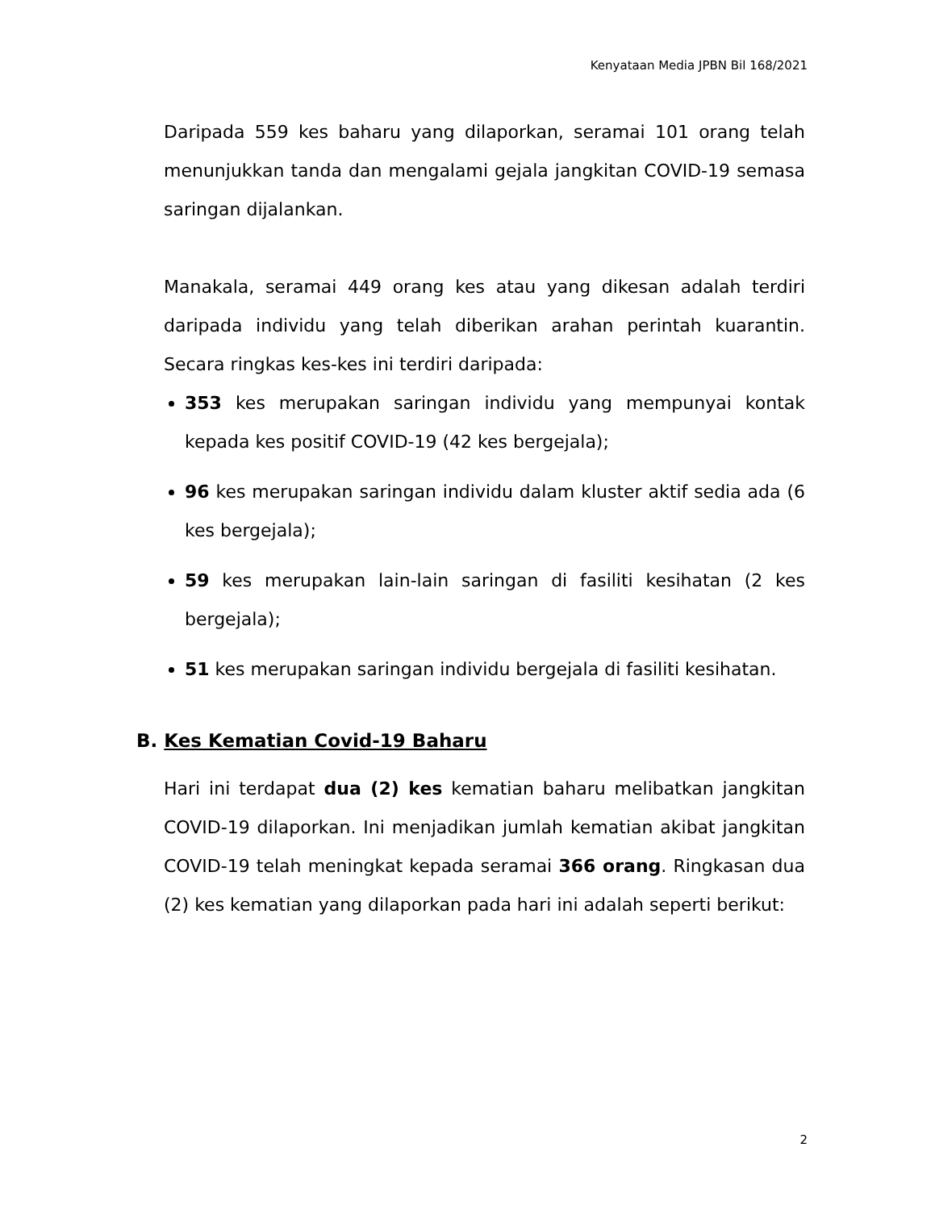Kenyataan Media JPBN Bil 168/2021
Daripada 559 kes baharu yang dilaporkan, seramai 101 orang telah menunjukkan tanda dan mengalami gejala jangkitan COVID-19 semasa saringan dijalankan.
Manakala, seramai 449 orang kes atau yang dikesan adalah terdiri daripada individu yang telah diberikan arahan perintah kuarantin. Secara ringkas kes-kes ini terdiri daripada:
353 kes merupakan saringan individu yang mempunyai kontak kepada kes positif COVID-19 (42 kes bergejala);
96 kes merupakan saringan individu dalam kluster aktif sedia ada (6 kes bergejala);
59 kes merupakan lain-lain saringan di fasiliti kesihatan (2 kes bergejala);
51 kes merupakan saringan individu bergejala di fasiliti kesihatan.
B. Kes Kematian Covid-19 Baharu
Hari ini terdapat dua (2) kes kematian baharu melibatkan jangkitan COVID-19 dilaporkan. Ini menjadikan jumlah kematian akibat jangkitan COVID-19 telah meningkat kepada seramai 366 orang. Ringkasan dua (2) kes kematian yang dilaporkan pada hari ini adalah seperti berikut:
2